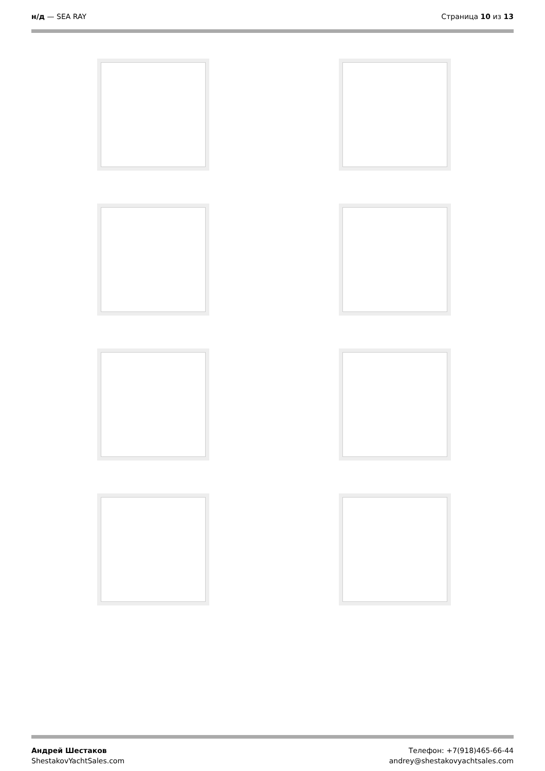н/д — SEA RAY Страница 10 из 13
Андрей Шестаков
ShestakovYachtSales.com
Телефон: +7(918)465-66-44
andrey@shestakovyachtsales.com